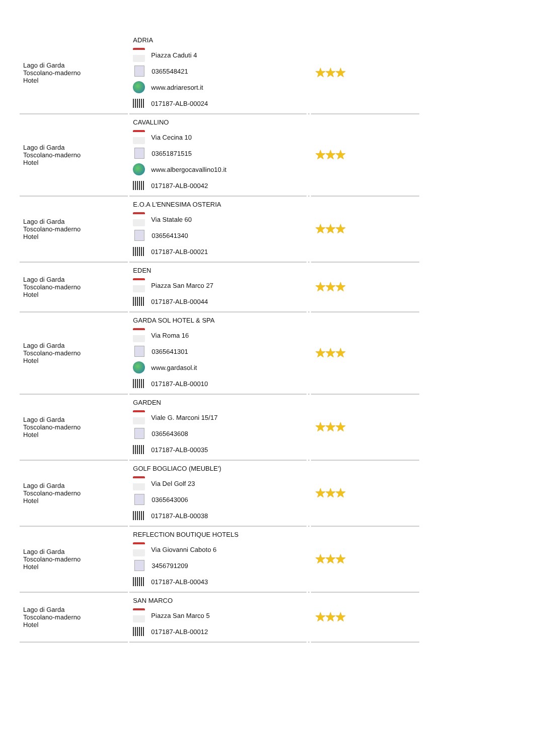| Lago di Garda Toscolano-maderno Hotel | ADRIA Piazza Caduti 4 0365548421 www.adriaresort.it 017187-ALB-00024 | | ★★★ |
| Lago di Garda Toscolano-maderno Hotel | CAVALLINO Via Cecina 10 03651871515 www.albergocavallino10.it 017187-ALB-00042 | | ★★★ |
| Lago di Garda Toscolano-maderno Hotel | E.O.A L'ENNESIMA OSTERIA Via Statale 60 0365641340 017187-ALB-00021 | | ★★★ |
| Lago di Garda Toscolano-maderno Hotel | EDEN Piazza San Marco 27 017187-ALB-00044 | | ★★★ |
| Lago di Garda Toscolano-maderno Hotel | GARDA SOL HOTEL & SPA Via Roma 16 0365641301 www.gardasol.it 017187-ALB-00010 | | ★★★ |
| Lago di Garda Toscolano-maderno Hotel | GARDEN Viale G. Marconi 15/17 0365643608 017187-ALB-00035 | | ★★★ |
| Lago di Garda Toscolano-maderno Hotel | GOLF BOGLIACO (MEUBLE') Via Del Golf 23 0365643006 017187-ALB-00038 | | ★★★ |
| Lago di Garda Toscolano-maderno Hotel | REFLECTION BOUTIQUE HOTELS Via Giovanni Caboto 6 3456791209 017187-ALB-00043 | | ★★★ |
| Lago di Garda Toscolano-maderno Hotel | SAN MARCO Piazza San Marco 5 017187-ALB-00012 | | ★★★ |